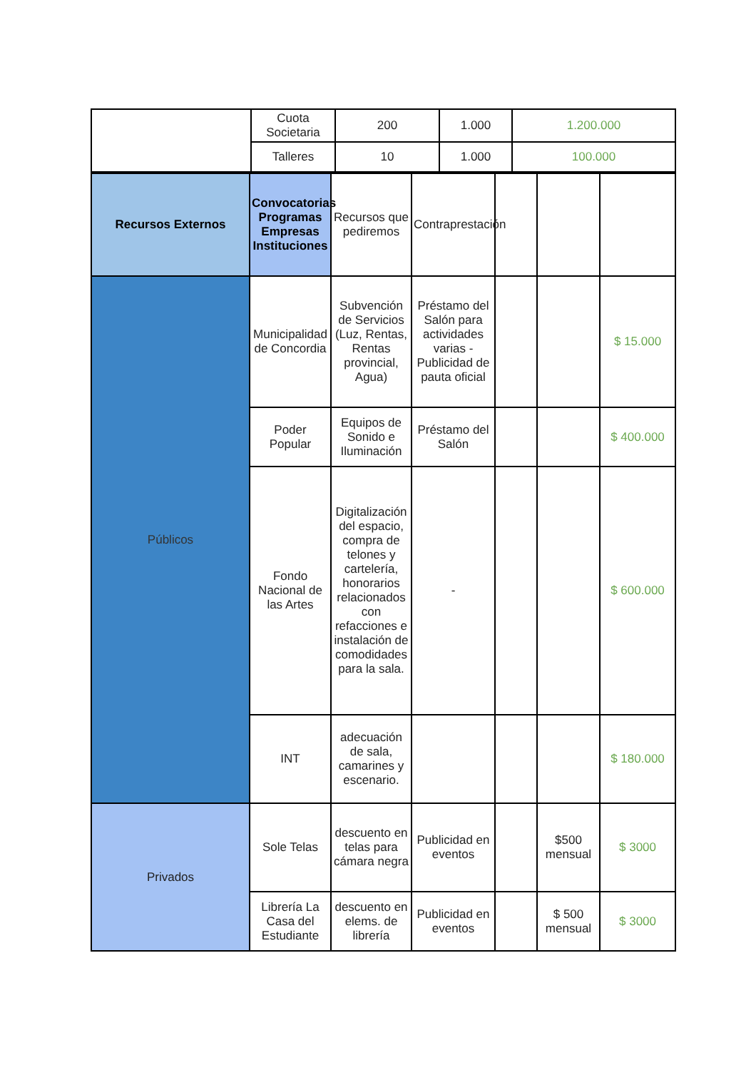| | Cuota Societaria | 200 | 1.000 | 1.200.000 |
| | Talleres | 10 | 1.000 | 100.000 |
| Recursos Externos | Convocatorias Programas Empresas Instituciones | Recursos que pediremos | Contraprestación | | | |
| Públicos | Municipalidad de Concordia | Subvención de Servicios (Luz, Rentas, Rentas provincial, Agua) | Préstamo del Salón para actividades varias - Publicidad de pauta oficial | | | $ 15.000 |
| | Poder Popular | Equipos de Sonido e Iluminación | Préstamo del Salón | | | $ 400.000 |
| | Fondo Nacional de las Artes | Digitalización del espacio, compra de telones y cartelería, honorarios relacionados con refacciones e instalación de comodidades para la sala. | - | | | $ 600.000 |
| | INT | adecuación de sala, camarines y escenario. | | | | $ 180.000 |
| Privados | Sole Telas | descuento en telas para cámara negra | Publicidad en eventos | | $500 mensual | $ 3000 |
| | Librería La Casa del Estudiante | descuento en elems. de librería | Publicidad en eventos | | $ 500 mensual | $ 3000 |